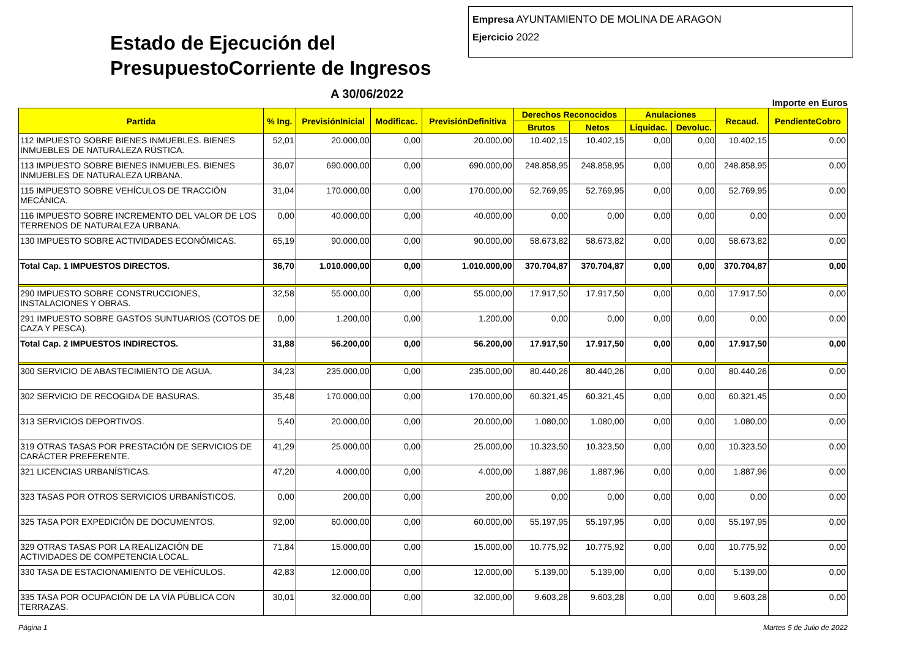Estado de Ejecución del PresupuestoCorriente de Ingresos
A 30/06/2022
Empresa AYUNTAMIENTO DE MOLINA DE ARAGON
Ejercicio 2022
Importe en Euros
| Partida | % Ing. | PrevisiónInicial | Modificac. | PrevisiónDefinitiva | Derechos Reconocidos | | Anulaciones | | Recaud. | PendienteCobro |
| --- | --- | --- | --- | --- | --- | --- | --- | --- | --- | --- |
| | | | | | Brutos | Netos | Liquidac. | Devoluc. | | |
| 112 IMPUESTO SOBRE BIENES INMUEBLES. BIENES INMUEBLES DE NATURALEZA RÚSTICA. | 52,01 | 20.000,00 | 0,00 | 20.000,00 | 10.402,15 | 10.402,15 | 0,00 | 0,00 | 10.402,15 | 0,00 |
| 113 IMPUESTO SOBRE BIENES INMUEBLES. BIENES INMUEBLES DE NATURALEZA URBANA. | 36,07 | 690.000,00 | 0,00 | 690.000,00 | 248.858,95 | 248.858,95 | 0,00 | 0,00 | 248.858,95 | 0,00 |
| 115 IMPUESTO SOBRE VEHÍCULOS DE TRACCIÓN MECÁNICA. | 31,04 | 170.000,00 | 0,00 | 170.000,00 | 52.769,95 | 52.769,95 | 0,00 | 0,00 | 52.769,95 | 0,00 |
| 116 IMPUESTO SOBRE INCREMENTO DEL VALOR DE LOS TERRENOS DE NATURALEZA URBANA. | 0,00 | 40.000,00 | 0,00 | 40.000,00 | 0,00 | 0,00 | 0,00 | 0,00 | 0,00 | 0,00 |
| 130 IMPUESTO SOBRE ACTIVIDADES ECONÓMICAS. | 65,19 | 90.000,00 | 0,00 | 90.000,00 | 58.673,82 | 58.673,82 | 0,00 | 0,00 | 58.673,82 | 0,00 |
| Total Cap. 1 IMPUESTOS DIRECTOS. | 36,70 | 1.010.000,00 | 0,00 | 1.010.000,00 | 370.704,87 | 370.704,87 | 0,00 | 0,00 | 370.704,87 | 0,00 |
| 290 IMPUESTO SOBRE CONSTRUCCIONES, INSTALACIONES Y OBRAS. | 32,58 | 55.000,00 | 0,00 | 55.000,00 | 17.917,50 | 17.917,50 | 0,00 | 0,00 | 17.917,50 | 0,00 |
| 291 IMPUESTO SOBRE GASTOS SUNTUARIOS (COTOS DE CAZA Y PESCA). | 0,00 | 1.200,00 | 0,00 | 1.200,00 | 0,00 | 0,00 | 0,00 | 0,00 | 0,00 | 0,00 |
| Total Cap. 2 IMPUESTOS INDIRECTOS. | 31,88 | 56.200,00 | 0,00 | 56.200,00 | 17.917,50 | 17.917,50 | 0,00 | 0,00 | 17.917,50 | 0,00 |
| 300 SERVICIO DE ABASTECIMIENTO DE AGUA. | 34,23 | 235.000,00 | 0,00 | 235.000,00 | 80.440,26 | 80.440,26 | 0,00 | 0,00 | 80.440,26 | 0,00 |
| 302 SERVICIO DE RECOGIDA DE BASURAS. | 35,48 | 170.000,00 | 0,00 | 170.000,00 | 60.321,45 | 60.321,45 | 0,00 | 0,00 | 60.321,45 | 0,00 |
| 313 SERVICIOS DEPORTIVOS. | 5,40 | 20.000,00 | 0,00 | 20.000,00 | 1.080,00 | 1.080,00 | 0,00 | 0,00 | 1.080,00 | 0,00 |
| 319 OTRAS TASAS POR PRESTACIÓN DE SERVICIOS DE CARÁCTER PREFERENTE. | 41,29 | 25.000,00 | 0,00 | 25.000,00 | 10.323,50 | 10.323,50 | 0,00 | 0,00 | 10.323,50 | 0,00 |
| 321 LICENCIAS URBANÍSTICAS. | 47,20 | 4.000,00 | 0,00 | 4.000,00 | 1.887,96 | 1.887,96 | 0,00 | 0,00 | 1.887,96 | 0,00 |
| 323 TASAS POR OTROS SERVICIOS URBANÍSTICOS. | 0,00 | 200,00 | 0,00 | 200,00 | 0,00 | 0,00 | 0,00 | 0,00 | 0,00 | 0,00 |
| 325 TASA POR EXPEDICIÓN DE DOCUMENTOS. | 92,00 | 60.000,00 | 0,00 | 60.000,00 | 55.197,95 | 55.197,95 | 0,00 | 0,00 | 55.197,95 | 0,00 |
| 329 OTRAS TASAS POR LA REALIZACIÓN DE ACTIVIDADES DE COMPETENCIA LOCAL. | 71,84 | 15.000,00 | 0,00 | 15.000,00 | 10.775,92 | 10.775,92 | 0,00 | 0,00 | 10.775,92 | 0,00 |
| 330 TASA DE ESTACIONAMIENTO DE VEHÍCULOS. | 42,83 | 12.000,00 | 0,00 | 12.000,00 | 5.139,00 | 5.139,00 | 0,00 | 0,00 | 5.139,00 | 0,00 |
| 335 TASA POR OCUPACIÓN DE LA VÍA PÚBLICA CON TERRAZAS. | 30,01 | 32.000,00 | 0,00 | 32.000,00 | 9.603,28 | 9.603,28 | 0,00 | 0,00 | 9.603,28 | 0,00 |
Página 1 Martes 5 de Julio de 2022